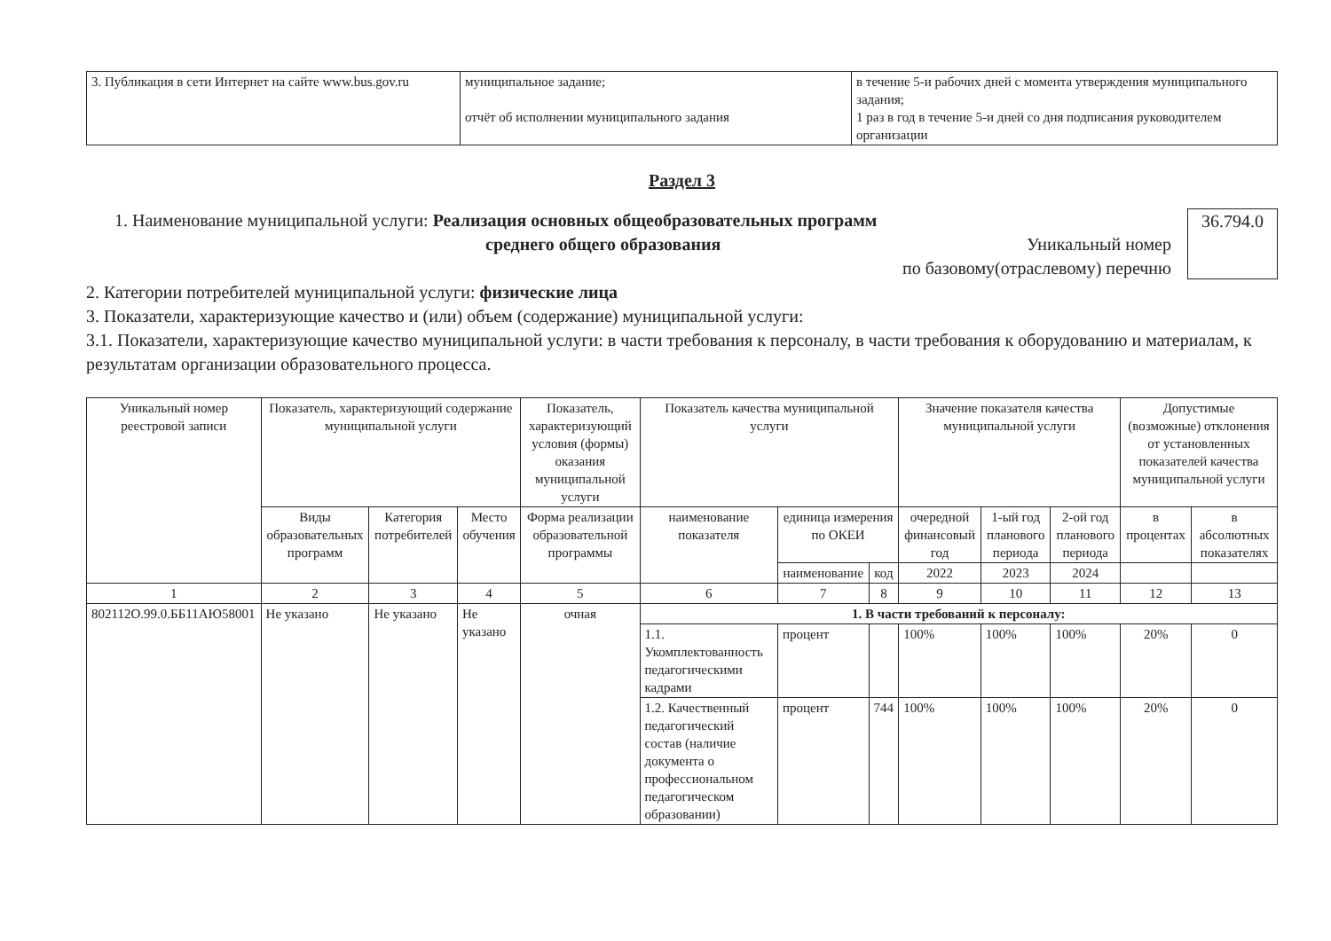| 3. Публикация в сети Интернет на сайте www.bus.gov.ru | муниципальное задание; отчёт об исполнении муниципального задания | в течение 5-и рабочих дней с момента утверждения муниципального задания; 1 раз в год в течение 5-и дней со дня подписания руководителем организации |
Раздел 3
1. Наименование муниципальной услуги: Реализация основных общеобразовательных программ
среднего общего образования Уникальный номер
по базовому(отраслевому) перечню
36.794.0
2. Категории потребителей муниципальной услуги: физические лица
3. Показатели, характеризующие качество и (или) объем (содержание) муниципальной услуги:
3.1. Показатели, характеризующие качество муниципальной услуги: в части требования к персоналу, в части требования к оборудованию и материалам, к результатам организации образовательного процесса.
| Уникальный номер реестровой записи | Показатель, характеризующий содержание муниципальной услуги | | | Показатель, характеризующий условия (формы) оказания муниципальной услуги | Показатель качества муниципальной услуги | | | Значение показателя качества муниципальной услуги | | | Допустимые (возможные) отклонения от установленных показателей качества муниципальной услуги | |
| --- | --- | --- | --- | --- | --- | --- | --- | --- | --- | --- | --- | --- |
| | Виды образовательных программ | Категория потребителей | Место обучения | Форма реализации образовательной программы | наименование показателя | единица измерения по ОКЕИ | | очередной финансовый год | 1-ый год планового периода | 2-ой год планового периода | в процентах | в абсолютных показателях |
| | | | | | | наименование | код | 2022 | 2023 | 2024 | | |
| 1 | 2 | 3 | 4 | 5 | 6 | 7 | 8 | 9 | 10 | 11 | 12 | 13 |
| 802112О.99.0.ББ11АЮ58001 | Не указано | Не указано | Не указано | очная | 1. В части требований к персоналу: | | | | | | | |
| | | | | | 1.1. Укомплектованность педагогическими кадрами | процент | | 100% | 100% | 100% | 20% | 0 |
| | | | | | 1.2. Качественный педагогический состав (наличие документа о профессиональном педагогическом образовании) | процент | 744 | 100% | 100% | 100% | 20% | 0 |